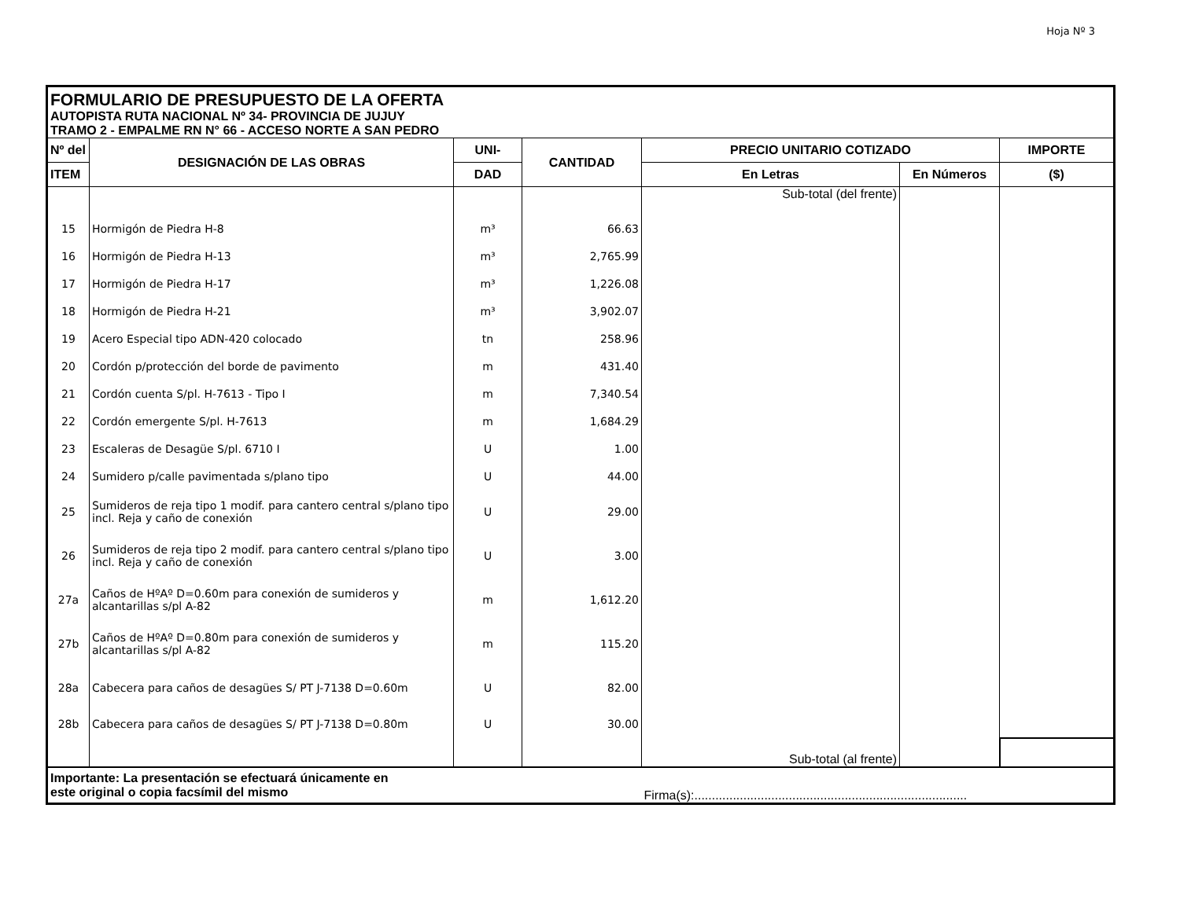Hoja Nº 3
| FORMULARIO DE PRESUPUESTO DE LA OFERTA AUTOPISTA RUTA NACIONAL Nº 34- PROVINCIA DE JUJUY TRAMO 2 - EMPALME RN N° 66 - ACCESO NORTE A SAN PEDRO | | | | | | |
| Nº del | DESIGNACIÓN DE LAS OBRAS | UNI- | CANTIDAD | PRECIO UNITARIO COTIZADO | | IMPORTE |
| ITEM | | DAD | | En Letras | En Números | ($) |
| | | | | Sub-total (del frente) | | |
| 15 | Hormigón de Piedra H-8 | m³ | 66.63 | | | |
| 16 | Hormigón de Piedra H-13 | m³ | 2,765.99 | | | |
| 17 | Hormigón de Piedra H-17 | m³ | 1,226.08 | | | |
| 18 | Hormigón de Piedra H-21 | m³ | 3,902.07 | | | |
| 19 | Acero Especial tipo ADN-420 colocado | tn | 258.96 | | | |
| 20 | Cordón p/protección del borde de pavimento | m | 431.40 | | | |
| 21 | Cordón cuenta S/pl. H-7613 - Tipo I | m | 7,340.54 | | | |
| 22 | Cordón emergente S/pl. H-7613 | m | 1,684.29 | | | |
| 23 | Escaleras de Desagüe S/pl. 6710 I | U | 1.00 | | | |
| 24 | Sumidero p/calle pavimentada s/plano tipo | U | 44.00 | | | |
| 25 | Sumideros de reja tipo 1 modif. para cantero central s/plano tipo incl. Reja y caño de conexión | U | 29.00 | | | |
| 26 | Sumideros de reja tipo 2 modif. para cantero central s/plano tipo incl. Reja y caño de conexión | U | 3.00 | | | |
| 27a | Caños de HºAº D=0.60m para conexión de sumideros y alcantarillas s/pl A-82 | m | 1,612.20 | | | |
| 27b | Caños de HºAº D=0.80m para conexión de sumideros y alcantarillas s/pl A-82 | m | 115.20 | | | |
| 28a | Cabecera para caños de desagües S/ PT J-7138 D=0.60m | U | 82.00 | | | |
| 28b | Cabecera para caños de desagües S/ PT J-7138 D=0.80m | U | 30.00 | | | |
| | | | | Sub-total (al frente) | | |
| Importante: La presentación se efectuará únicamente en este original o copia facsímil del mismo | | | | Firma(s):.............................................................................. | | |